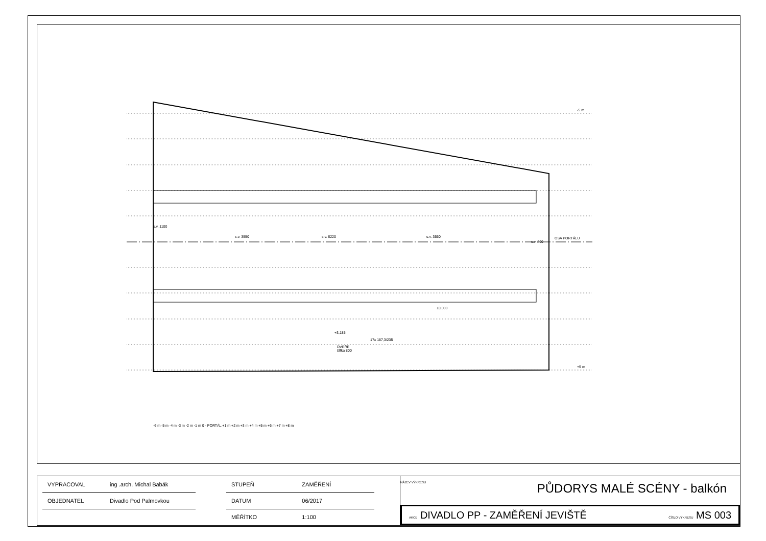-5 m
OSA PORTÁLU
+5 m
+3,185
DVEŘE
šířka 800
±0,000
17x 187,3/235
s.v. 1100
s.v. 3550 s.v. 6220 s.v. 3550
s.v. 800
-6 m -5 m -4 m -3 m -2 m -1 m 0 - PORTÁL +1 m +2 m +3 m +4 m +5 m +6 m +7 m +8 m
| VYPRACOVAL | ing .arch. Michal Babák |
| OBJEDNATEL | Divadlo Pod Palmovkou |
| STUPEŇ | ZAMĚŘENÍ |
| DATUM | 06/2017 |
| MĚŘÍTKO | 1:100 |
NÁZEV VÝKRESU
PŮDORYS MALÉ SCÉNY - balkón
AKCE DIVADLO PP - ZAMĚŘENÍ JEVIŠTĚ ČÍSLO VÝKRESU MS 003